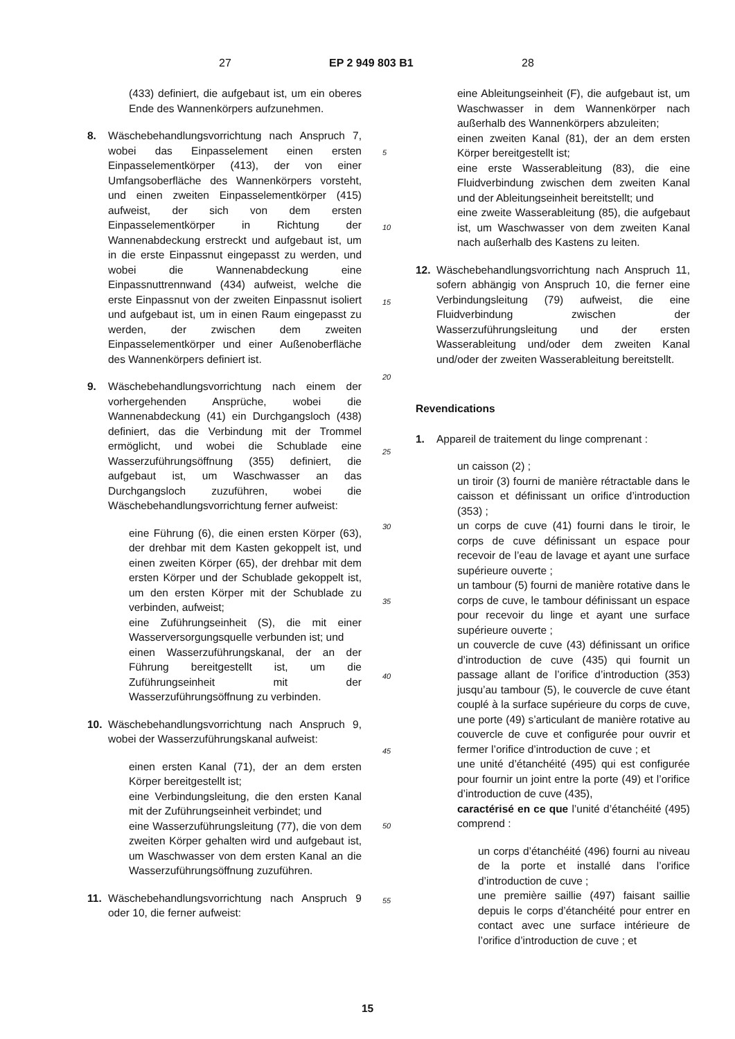27 EP 2 949 803 B1 28
(433) definiert, die aufgebaut ist, um ein oberes Ende des Wannenkörpers aufzunehmen.
8. Wäschebehandlungsvorrichtung nach Anspruch 7, wobei das Einpasselement einen ersten Einpasselementkörper (413), der von einer Umfangsoberfläche des Wannenkörpers vorsteht, und einen zweiten Einpasselementkörper (415) aufweist, der sich von dem ersten Einpasselementkörper in Richtung der Wannenabdeckung erstreckt und aufgebaut ist, um in die erste Einpassnut eingepasst zu werden, und wobei die Wannenabdeckung eine Einpassnuttrennwand (434) aufweist, welche die erste Einpassnut von der zweiten Einpassnut isoliert und aufgebaut ist, um in einen Raum eingepasst zu werden, der zwischen dem zweiten Einpasselementkörper und einer Außenoberfläche des Wannenkörpers definiert ist.
9. Wäschebehandlungsvorrichtung nach einem der vorhergehenden Ansprüche, wobei die Wannenabdeckung (41) ein Durchgangsloch (438) definiert, das die Verbindung mit der Trommel ermöglicht, und wobei die Schublade eine Wasserzuführungsöffnung (355) definiert, die aufgebaut ist, um Waschwasser an das Durchgangsloch zuzuführen, wobei die Wäschebehandlungsvorrichtung ferner aufweist:
eine Führung (6), die einen ersten Körper (63), der drehbar mit dem Kasten gekoppelt ist, und einen zweiten Körper (65), der drehbar mit dem ersten Körper und der Schublade gekoppelt ist, um den ersten Körper mit der Schublade zu verbinden, aufweist;
eine Zuführungseinheit (S), die mit einer Wasserversorgungsquelle verbunden ist; und
einen Wasserzuführungskanal, der an der Führung bereitgestellt ist, um die Zuführungseinheit mit der Wasserzuführungsöffnung zu verbinden.
10. Wäschebehandlungsvorrichtung nach Anspruch 9, wobei der Wasserzuführungskanal aufweist:
einen ersten Kanal (71), der an dem ersten Körper bereitgestellt ist;
eine Verbindungsleitung, die den ersten Kanal mit der Zuführungseinheit verbindet; und
eine Wasserzuführungsleitung (77), die von dem zweiten Körper gehalten wird und aufgebaut ist, um Waschwasser von dem ersten Kanal an die Wasserzuführungsöffnung zuzuführen.
11. Wäschebehandlungsvorrichtung nach Anspruch 9 oder 10, die ferner aufweist:
5
10
15
20
25
30
35
40
45
50
55
eine Ableitungseinheit (F), die aufgebaut ist, um Waschwasser in dem Wannenkörper nach außerhalb des Wannenkörpers abzuleiten;
einen zweiten Kanal (81), der an dem ersten Körper bereitgestellt ist;
eine erste Wasserableitung (83), die eine Fluidverbindung zwischen dem zweiten Kanal und der Ableitungseinheit bereitstellt; und
eine zweite Wasserableitung (85), die aufgebaut ist, um Waschwasser von dem zweiten Kanal nach außerhalb des Kastens zu leiten.
12. Wäschebehandlungsvorrichtung nach Anspruch 11, sofern abhängig von Anspruch 10, die ferner eine Verbindungsleitung (79) aufweist, die eine Fluidverbindung zwischen der Wasserzuführungsleitung und der ersten Wasserableitung und/oder dem zweiten Kanal und/oder der zweiten Wasserableitung bereitstellt.
Revendications
1. Appareil de traitement du linge comprenant :
un caisson (2) ;
un tiroir (3) fourni de manière rétractable dans le caisson et définissant un orifice d’introduction (353) ;
un corps de cuve (41) fourni dans le tiroir, le corps de cuve définissant un espace pour recevoir de l’eau de lavage et ayant une surface supérieure ouverte ;
un tambour (5) fourni de manière rotative dans le corps de cuve, le tambour définissant un espace pour recevoir du linge et ayant une surface supérieure ouverte ;
un couvercle de cuve (43) définissant un orifice d’introduction de cuve (435) qui fournit un passage allant de l’orifice d’introduction (353) jusqu’au tambour (5), le couvercle de cuve étant couplé à la surface supérieure du corps de cuve, une porte (49) s’articulant de manière rotative au couvercle de cuve et configurée pour ouvrir et fermer l’orifice d’introduction de cuve ; et
une unité d’étanchéité (495) qui est configurée pour fournir un joint entre la porte (49) et l’orifice d’introduction de cuve (435),
caractérisé en ce que l’unité d’étanchéité (495) comprend :
un corps d’étanchéité (496) fourni au niveau de la porte et installé dans l’orifice d’introduction de cuve ;
une première saillie (497) faisant saillie depuis le corps d’étanchéité pour entrer en contact avec une surface intérieure de l’orifice d’introduction de cuve ; et
15